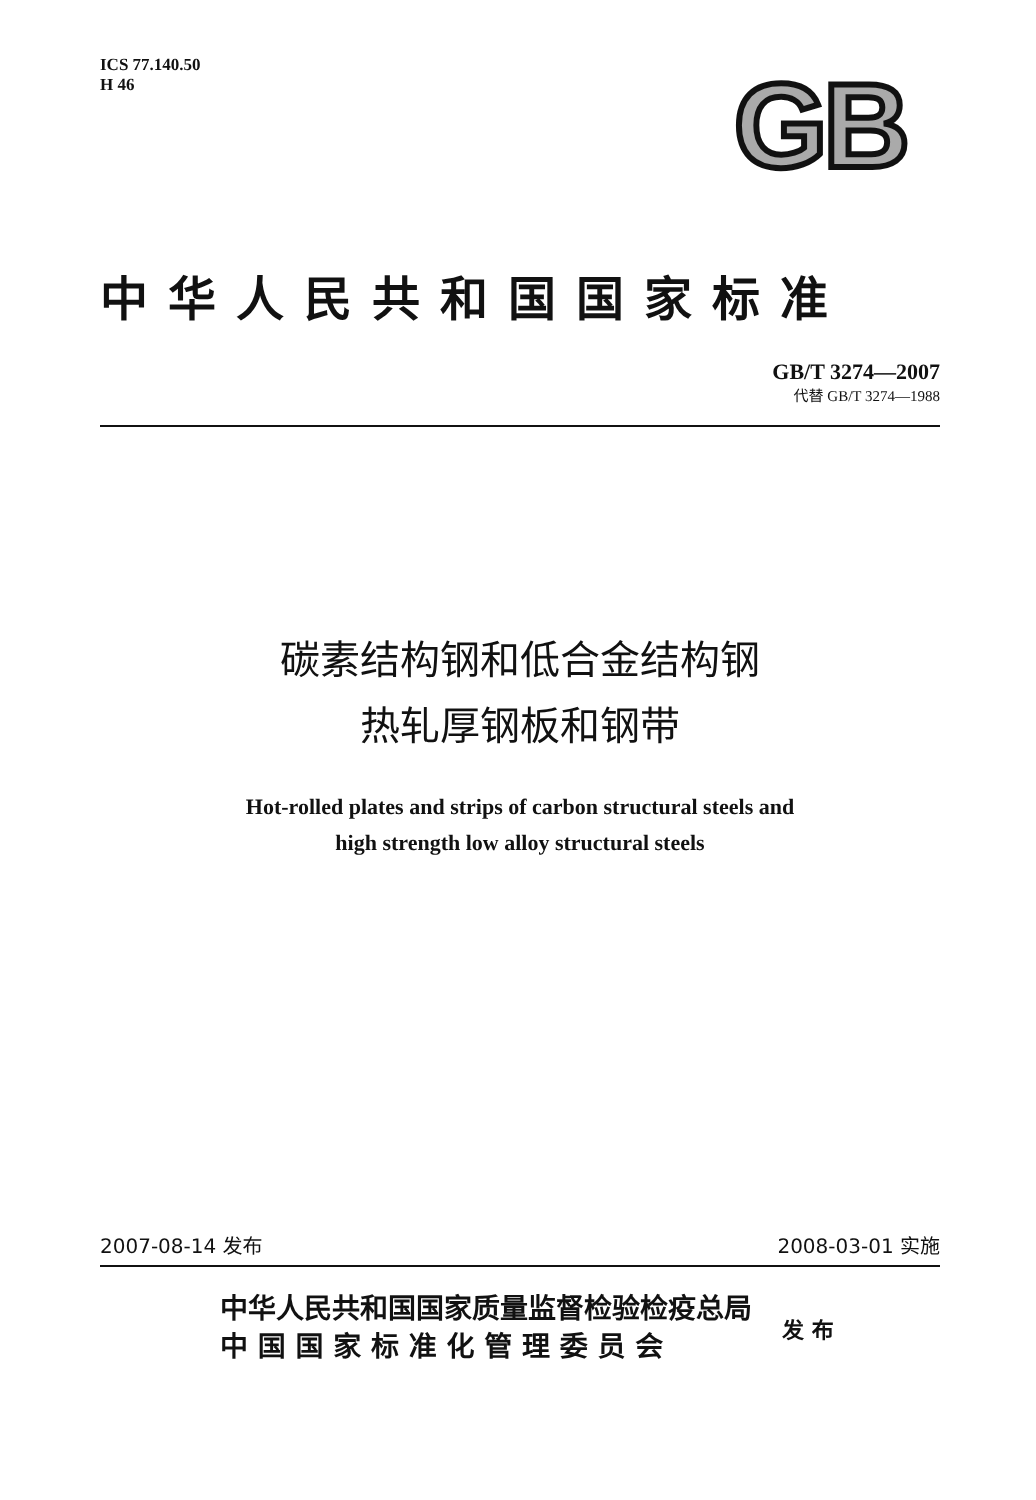ICS 77.140.50
H 46
GB
中华人民共和国国家标准
GB/T 3274—2007
代替 GB/T 3274—1988
碳素结构钢和低合金结构钢
热轧厚钢板和钢带
Hot-rolled plates and strips of carbon structural steels and
high strength low alloy structural steels
2007-08-14 发布 2008-03-01 实施
中华人民共和国国家质量监督检验检疫总局
中 国 国 家 标 准 化 管 理 委 员 会
发 布